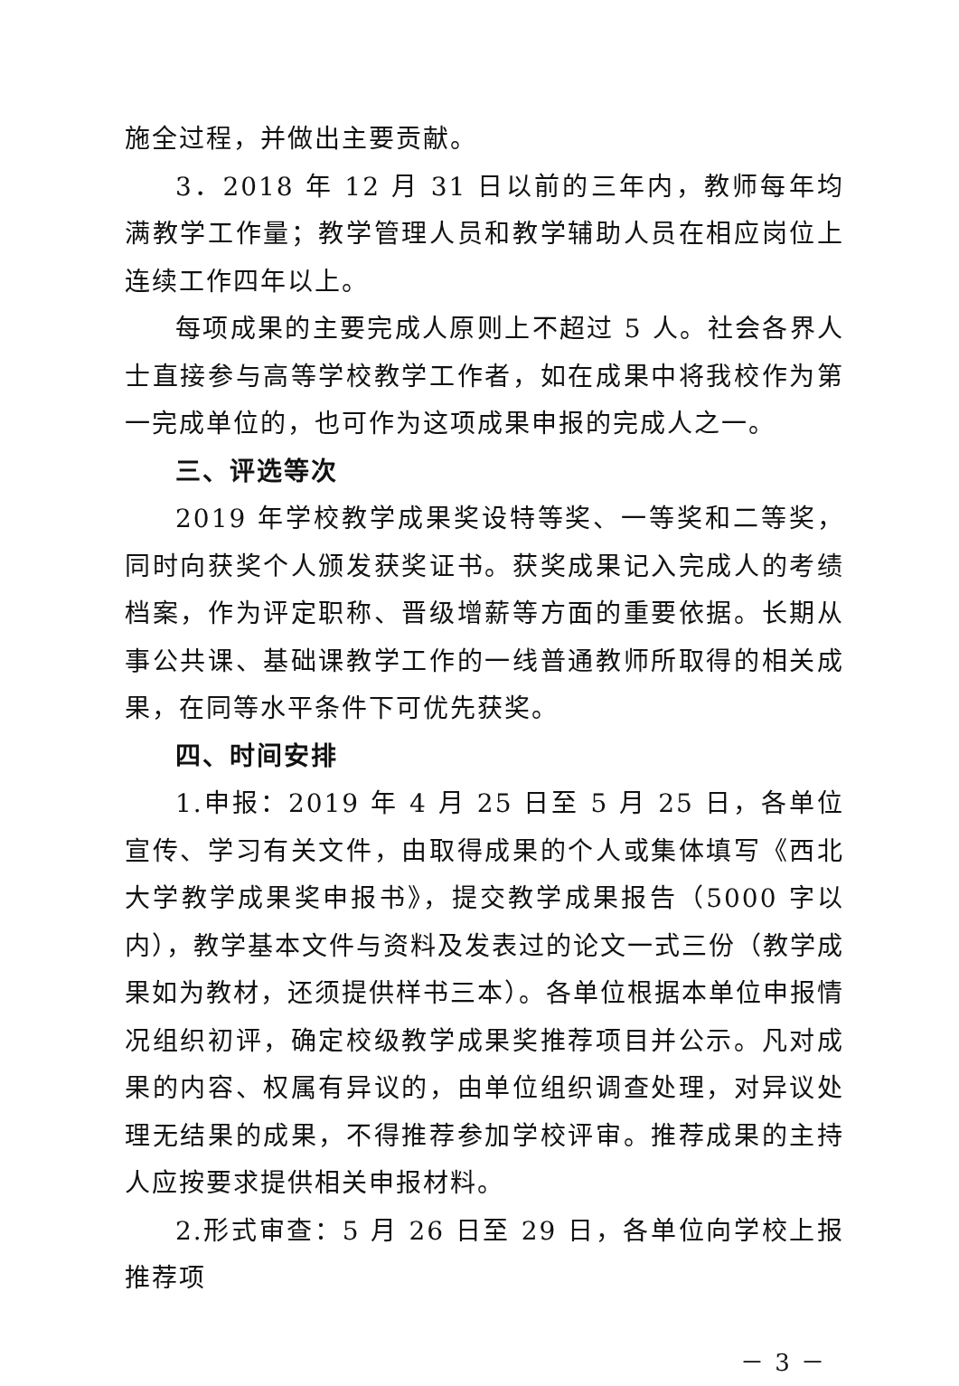施全过程，并做出主要贡献。
3．2018 年 12 月 31 日以前的三年内，教师每年均满教学工作量；教学管理人员和教学辅助人员在相应岗位上连续工作四年以上。
每项成果的主要完成人原则上不超过 5 人。社会各界人士直接参与高等学校教学工作者，如在成果中将我校作为第一完成单位的，也可作为这项成果申报的完成人之一。
三、评选等次
2019 年学校教学成果奖设特等奖、一等奖和二等奖，同时向获奖个人颁发获奖证书。获奖成果记入完成人的考绩档案，作为评定职称、晋级增薪等方面的重要依据。长期从事公共课、基础课教学工作的一线普通教师所取得的相关成果，在同等水平条件下可优先获奖。
四、时间安排
1.申报：2019 年 4 月 25 日至 5 月 25 日，各单位宣传、学习有关文件，由取得成果的个人或集体填写《西北大学教学成果奖申报书》，提交教学成果报告（5000 字以内），教学基本文件与资料及发表过的论文一式三份（教学成果如为教材，还须提供样书三本）。各单位根据本单位申报情况组织初评，确定校级教学成果奖推荐项目并公示。凡对成果的内容、权属有异议的，由单位组织调查处理，对异议处理无结果的成果，不得推荐参加学校评审。推荐成果的主持人应按要求提供相关申报材料。
2.形式审查：5 月 26 日至 29 日，各单位向学校上报推荐项
－ 3 －